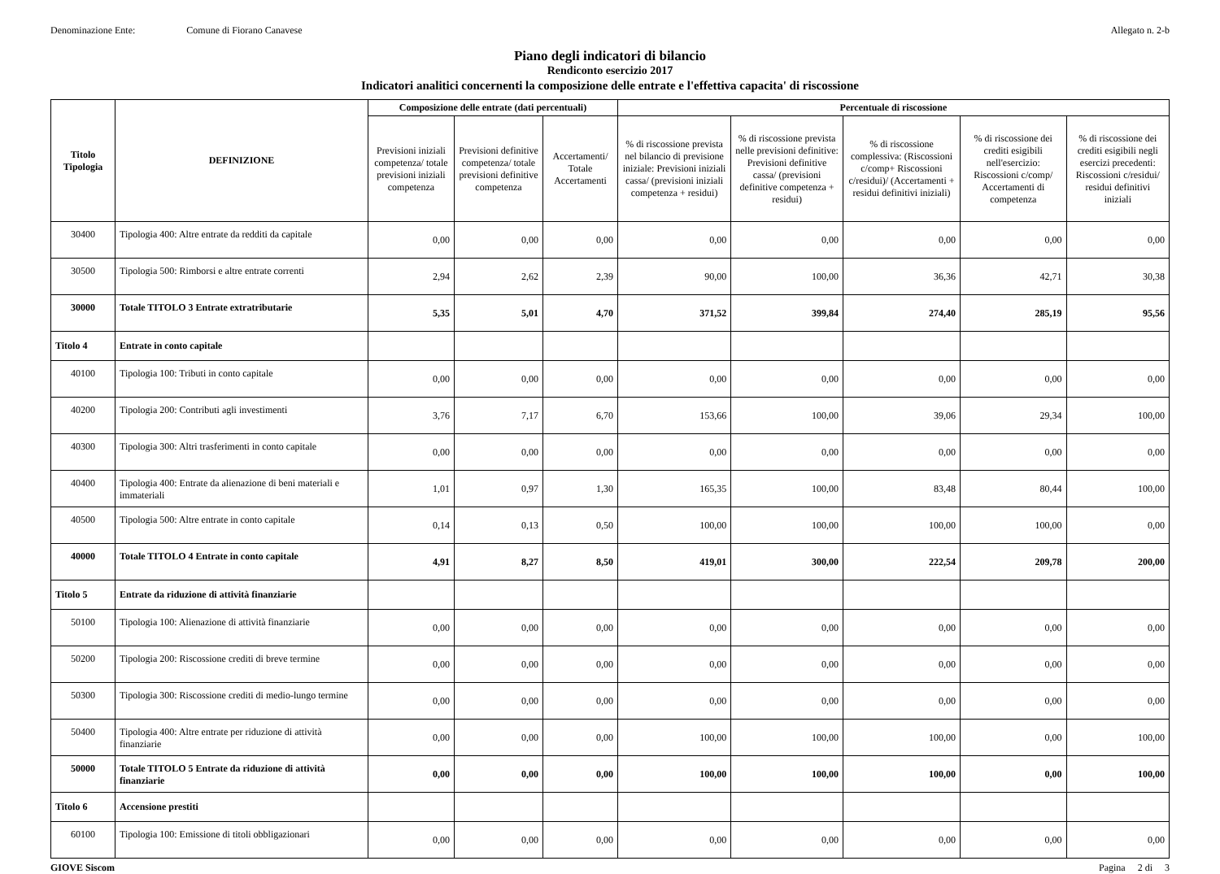Denominazione Ente: Comune di Fiorano Canavese
Allegato n. 2-b
Piano degli indicatori di bilancio
Rendiconto esercizio 2017
Indicatori analitici concernenti la composizione delle entrate e l'effettiva capacita' di riscossione
| Titolo Tipologia | DEFINIZIONE | Composizione delle entrate (dati percentuali) | | | Percentuale di riscossione | | | | |
| --- | --- | --- | --- | --- | --- | --- | --- | --- | --- |
| | | Previsioni iniziali competenza/ totale previsioni iniziali competenza | Previsioni definitive competenza/ totale previsioni definitive competenza | Accertamenti/ Totale Accertamenti | % di riscossione prevista nel bilancio di previsione iniziale: Previsioni iniziali cassa/ (previsioni iniziali competenza + residui) | % di riscossione prevista nelle previsioni definitive: Previsioni definitive cassa/ (previsioni definitive competenza + residui) | % di riscossione complessiva: (Riscossioni c/comp+ Riscossioni c/residui)/ (Accertamenti + residui definitivi iniziali) | % di riscossione dei crediti esigibili nell'esercizio: Riscossioni c/comp/ Accertamenti di competenza | % di riscossione dei crediti esigibili negli esercizi precedenti: Riscossioni c/residui/ residui definitivi iniziali |
| 30400 | Tipologia 400: Altre entrate da redditi da capitale | 0,00 | 0,00 | 0,00 | 0,00 | 0,00 | 0,00 | 0,00 | 0,00 |
| 30500 | Tipologia 500: Rimborsi e altre entrate correnti | 2,94 | 2,62 | 2,39 | 90,00 | 100,00 | 36,36 | 42,71 | 30,38 |
| 30000 | Totale TITOLO 3 Entrate extratributarie | 5,35 | 5,01 | 4,70 | 371,52 | 399,84 | 274,40 | 285,19 | 95,56 |
| Titolo 4 | Entrate in conto capitale | | | | | | | | |
| 40100 | Tipologia 100: Tributi in conto capitale | 0,00 | 0,00 | 0,00 | 0,00 | 0,00 | 0,00 | 0,00 | 0,00 |
| 40200 | Tipologia 200: Contributi agli investimenti | 3,76 | 7,17 | 6,70 | 153,66 | 100,00 | 39,06 | 29,34 | 100,00 |
| 40300 | Tipologia 300: Altri trasferimenti in conto capitale | 0,00 | 0,00 | 0,00 | 0,00 | 0,00 | 0,00 | 0,00 | 0,00 |
| 40400 | Tipologia 400: Entrate da alienazione di beni materiali e immateriali | 1,01 | 0,97 | 1,30 | 165,35 | 100,00 | 83,48 | 80,44 | 100,00 |
| 40500 | Tipologia 500: Altre entrate in conto capitale | 0,14 | 0,13 | 0,50 | 100,00 | 100,00 | 100,00 | 100,00 | 0,00 |
| 40000 | Totale TITOLO 4 Entrate in conto capitale | 4,91 | 8,27 | 8,50 | 419,01 | 300,00 | 222,54 | 209,78 | 200,00 |
| Titolo 5 | Entrate da riduzione di attività finanziarie | | | | | | | | |
| 50100 | Tipologia 100: Alienazione di attività finanziarie | 0,00 | 0,00 | 0,00 | 0,00 | 0,00 | 0,00 | 0,00 | 0,00 |
| 50200 | Tipologia 200: Riscossione crediti di breve termine | 0,00 | 0,00 | 0,00 | 0,00 | 0,00 | 0,00 | 0,00 | 0,00 |
| 50300 | Tipologia 300: Riscossione crediti di medio-lungo termine | 0,00 | 0,00 | 0,00 | 0,00 | 0,00 | 0,00 | 0,00 | 0,00 |
| 50400 | Tipologia 400: Altre entrate per riduzione di attività finanziarie | 0,00 | 0,00 | 0,00 | 100,00 | 100,00 | 100,00 | 0,00 | 100,00 |
| 50000 | Totale TITOLO 5 Entrate da riduzione di attività finanziarie | 0,00 | 0,00 | 0,00 | 100,00 | 100,00 | 100,00 | 0,00 | 100,00 |
| Titolo 6 | Accensione prestiti | | | | | | | | |
| 60100 | Tipologia 100: Emissione di titoli obbligazionari | 0,00 | 0,00 | 0,00 | 0,00 | 0,00 | 0,00 | 0,00 | 0,00 |
GIOVE Siscom Pagina 2 di 3